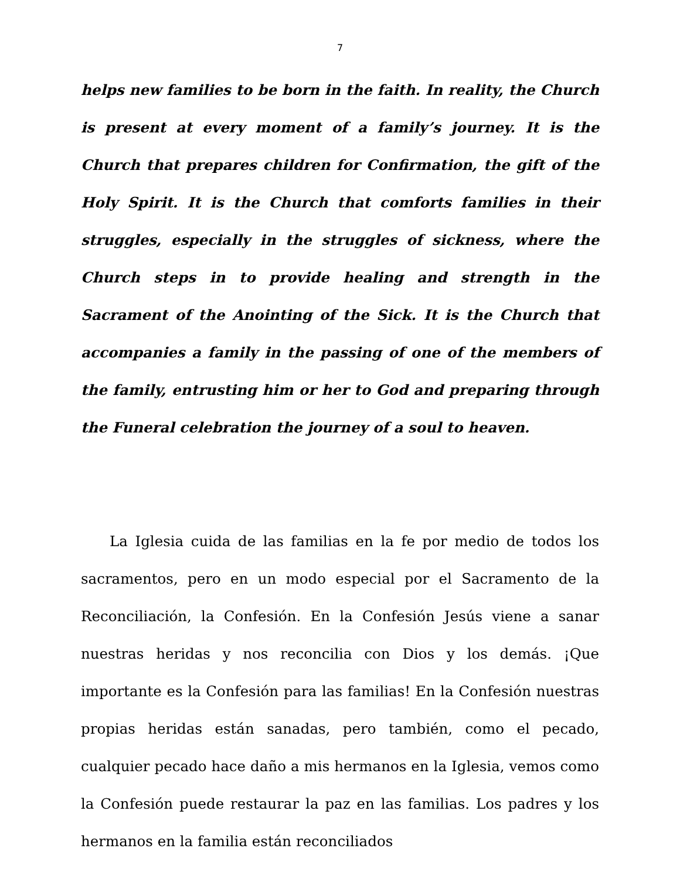7
helps new families to be born in the faith. In reality, the Church is present at every moment of a family’s journey. It is the Church that prepares children for Confirmation, the gift of the Holy Spirit. It is the Church that comforts families in their struggles, especially in the struggles of sickness, where the Church steps in to provide healing and strength in the Sacrament of the Anointing of the Sick. It is the Church that accompanies a family in the passing of one of the members of the family, entrusting him or her to God and preparing through the Funeral celebration the journey of a soul to heaven.
  La Iglesia cuida de las familias en la fe por medio de todos los sacramentos, pero en un modo especial por el Sacramento de la Reconciliación, la Confesión. En la Confesión Jesús viene a sanar nuestras heridas y nos reconcilia con Dios y los demás. ¡Que importante es la Confesión para las familias! En la Confesión nuestras propias heridas están sanadas, pero también, como el pecado, cualquier pecado hace daño a mis hermanos en la Iglesia, vemos como la Confesión puede restaurar la paz en las familias. Los padres y los hermanos en la familia están reconciliados